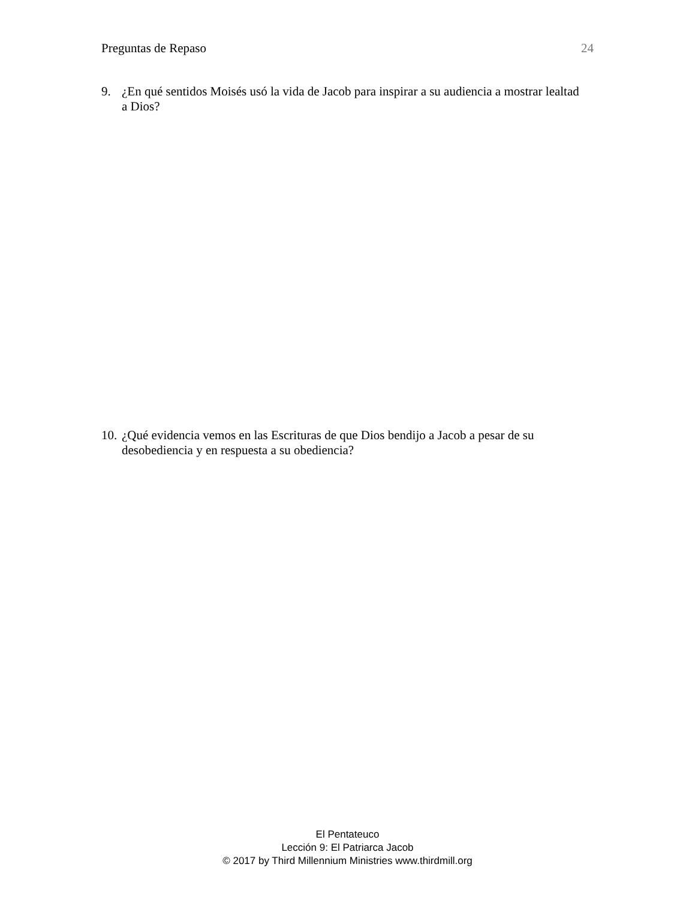Preguntas de Repaso 24
9. ¿En qué sentidos Moisés usó la vida de Jacob para inspirar a su audiencia a mostrar lealtad a Dios?
10. ¿Qué evidencia vemos en las Escrituras de que Dios bendijo a Jacob a pesar de su desobediencia y en respuesta a su obediencia?
El Pentateuco
Lección 9: El Patriarca Jacob
© 2017 by Third Millennium Ministries www.thirdmill.org